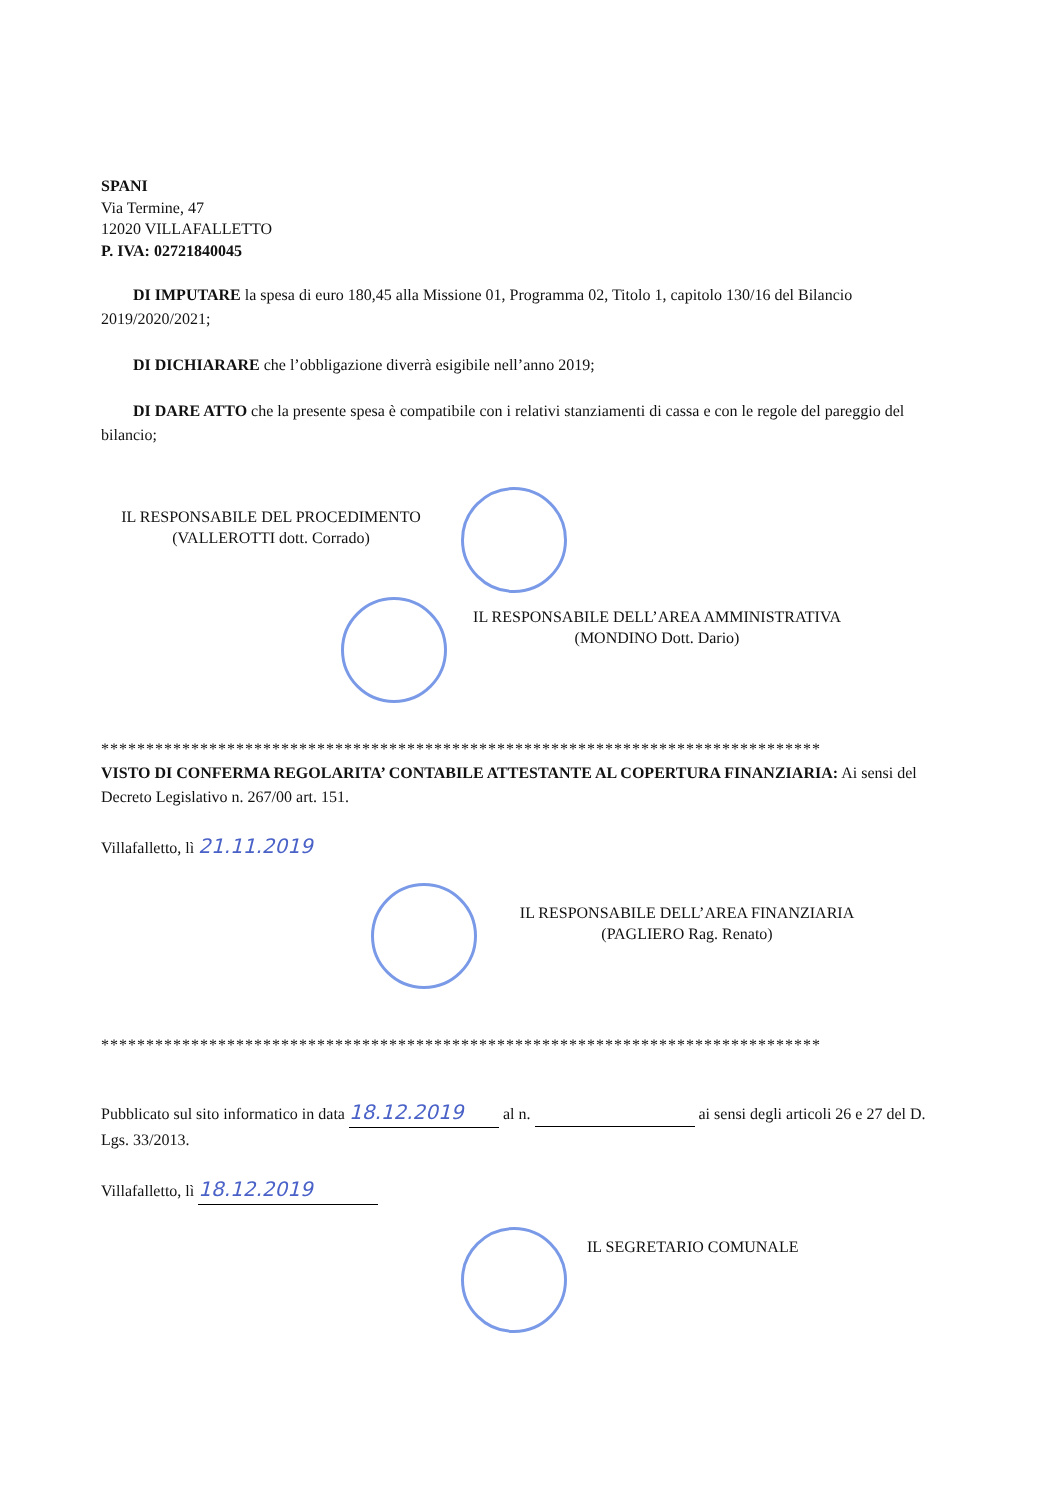SPANI
Via Termine, 47
12020 VILLAFALLETTO
P. IVA: 02721840045
DI IMPUTARE la spesa di euro 180,45 alla Missione 01, Programma 02, Titolo 1, capitolo 130/16 del Bilancio 2019/2020/2021;
DI DICHIARARE che l’obbligazione diverrà esigibile nell’anno 2019;
DI DARE ATTO che la presente spesa è compatibile con i relativi stanziamenti di cassa e con le regole del pareggio del bilancio;
IL RESPONSABILE DEL PROCEDIMENTO
(VALLEROTTI dott. Corrado)
IL RESPONSABILE DELL’AREA AMMINISTRATIVA
(MONDINO Dott. Dario)
********************************************************************************
VISTO DI CONFERMA REGOLARITA’ CONTABILE ATTESTANTE AL COPERTURA FINANZIARIA: Ai sensi del Decreto Legislativo n. 267/00 art. 151.
Villafalletto, lì 21.11.2019
IL RESPONSABILE DELL’AREA FINANZIARIA
(PAGLIERO Rag. Renato)
********************************************************************************
Pubblicato sul sito informatico in data 18.12.2019 al n. ai sensi degli articoli 26 e 27 del D. Lgs. 33/2013.
Villafalletto, lì 18.12.2019
IL SEGRETARIO COMUNALE